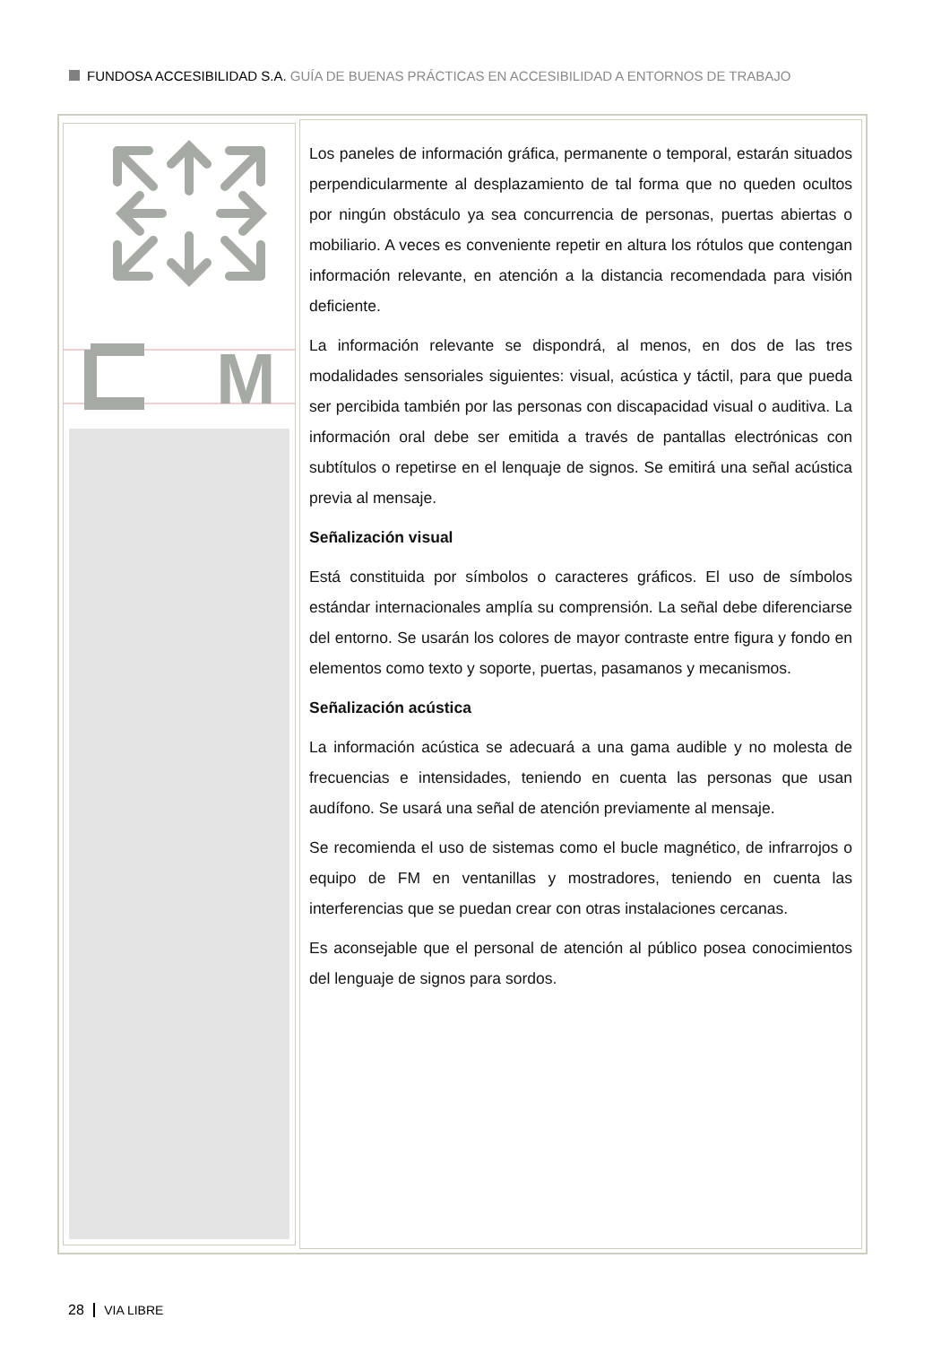FUNDOSA ACCESIBILIDAD S.A. GUÍA DE BUENAS PRÁCTICAS EN ACCESIBILIDAD A ENTORNOS DE TRABAJO
M
Los paneles de información gráfica, permanente o temporal, estarán situados perpendicularmente al desplazamiento de tal forma que no queden ocultos por ningún obstáculo ya sea concurrencia de personas, puertas abiertas o mobiliario. A veces es conveniente repetir en altura los rótulos que contengan información relevante, en atención a la distancia recomendada para visión deficiente.
La información relevante se dispondrá, al menos, en dos de las tres modalidades sensoriales siguientes: visual, acústica y táctil, para que pueda ser percibida también por las personas con discapacidad visual o auditiva. La información oral debe ser emitida a través de pantallas electrónicas con subtítulos o repetirse en el lenquaje de signos. Se emitirá una señal acústica previa al mensaje.
Señalización visual
Está constituida por símbolos o caracteres gráficos. El uso de símbolos estándar internacionales amplía su comprensión. La señal debe diferenciarse del entorno. Se usarán los colores de mayor contraste entre figura y fondo en elementos como texto y soporte, puertas, pasamanos y mecanismos.
Señalización acústica
La información acústica se adecuará a una gama audible y no molesta de frecuencias e intensidades, teniendo en cuenta las personas que usan audífono. Se usará una señal de atención previamente al mensaje.
Se recomienda el uso de sistemas como el bucle magnético, de infrarrojos o equipo de FM en ventanillas y mostradores, teniendo en cuenta las interferencias que se puedan crear con otras instalaciones cercanas.
Es aconsejable que el personal de atención al público posea conocimientos del lenguaje de signos para sordos.
28 VIA LIBRE